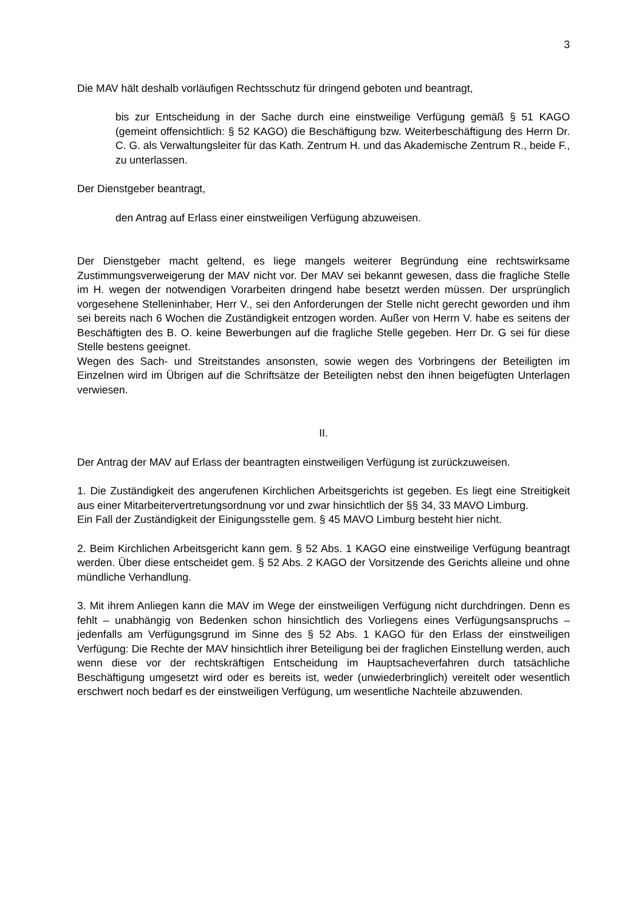3
Die MAV hält deshalb vorläufigen Rechtsschutz für dringend geboten und beantragt,
bis zur Entscheidung in der Sache durch eine einstweilige Verfügung gemäß § 51 KAGO (gemeint offensichtlich: § 52 KAGO) die Beschäftigung bzw. Weiterbeschäftigung des Herrn Dr. C. G. als Verwaltungsleiter für das Kath. Zentrum H. und das Akademische Zentrum R., beide F., zu unterlassen.
Der Dienstgeber beantragt,
den Antrag auf Erlass einer einstweiligen Verfügung abzuweisen.
Der Dienstgeber macht geltend, es liege mangels weiterer Begründung eine rechtswirksame Zustimmungsverweigerung der MAV nicht vor. Der MAV sei bekannt gewesen, dass die fragliche Stelle im H. wegen der notwendigen Vorarbeiten dringend habe besetzt werden müssen. Der ursprünglich vorgesehene Stelleninhaber, Herr V., sei den Anforderungen der Stelle nicht gerecht geworden und ihm sei bereits nach 6 Wochen die Zuständigkeit entzogen worden. Außer von Herrn V. habe es seitens der Beschäftigten des B. O. keine Bewerbungen auf die fragliche Stelle gegeben. Herr Dr. G sei für diese Stelle bestens geeignet.
Wegen des Sach- und Streitstandes ansonsten, sowie wegen des Vorbringens der Beteiligten im Einzelnen wird im Übrigen auf die Schriftsätze der Beteiligten nebst den ihnen beigefügten Unterlagen verwiesen.
II.
Der Antrag der MAV auf Erlass der beantragten einstweiligen Verfügung ist zurückzuweisen.
1. Die Zuständigkeit des angerufenen Kirchlichen Arbeitsgerichts ist gegeben. Es liegt eine Streitigkeit aus einer Mitarbeitervertretungsordnung vor und zwar hinsichtlich der §§ 34, 33 MAVO Limburg.
Ein Fall der Zuständigkeit der Einigungsstelle gem. § 45 MAVO Limburg besteht hier nicht.
2. Beim Kirchlichen Arbeitsgericht kann gem. § 52 Abs. 1 KAGO eine einstweilige Verfügung beantragt werden. Über diese entscheidet gem. § 52 Abs. 2 KAGO der Vorsitzende des Gerichts alleine und ohne mündliche Verhandlung.
3. Mit ihrem Anliegen kann die MAV im Wege der einstweiligen Verfügung nicht durchdringen. Denn es fehlt – unabhängig von Bedenken schon hinsichtlich des Vorliegens eines Verfügungsanspruchs – jedenfalls am Verfügungsgrund im Sinne des § 52 Abs. 1 KAGO für den Erlass der einstweiligen Verfügung: Die Rechte der MAV hinsichtlich ihrer Beteiligung bei der fraglichen Einstellung werden, auch wenn diese vor der rechtskräftigen Entscheidung im Hauptsacheverfahren durch tatsächliche Beschäftigung umgesetzt wird oder es bereits ist, weder (unwiederbringlich) vereitelt oder wesentlich erschwert noch bedarf es der einstweiligen Verfügung, um wesentliche Nachteile abzuwenden.